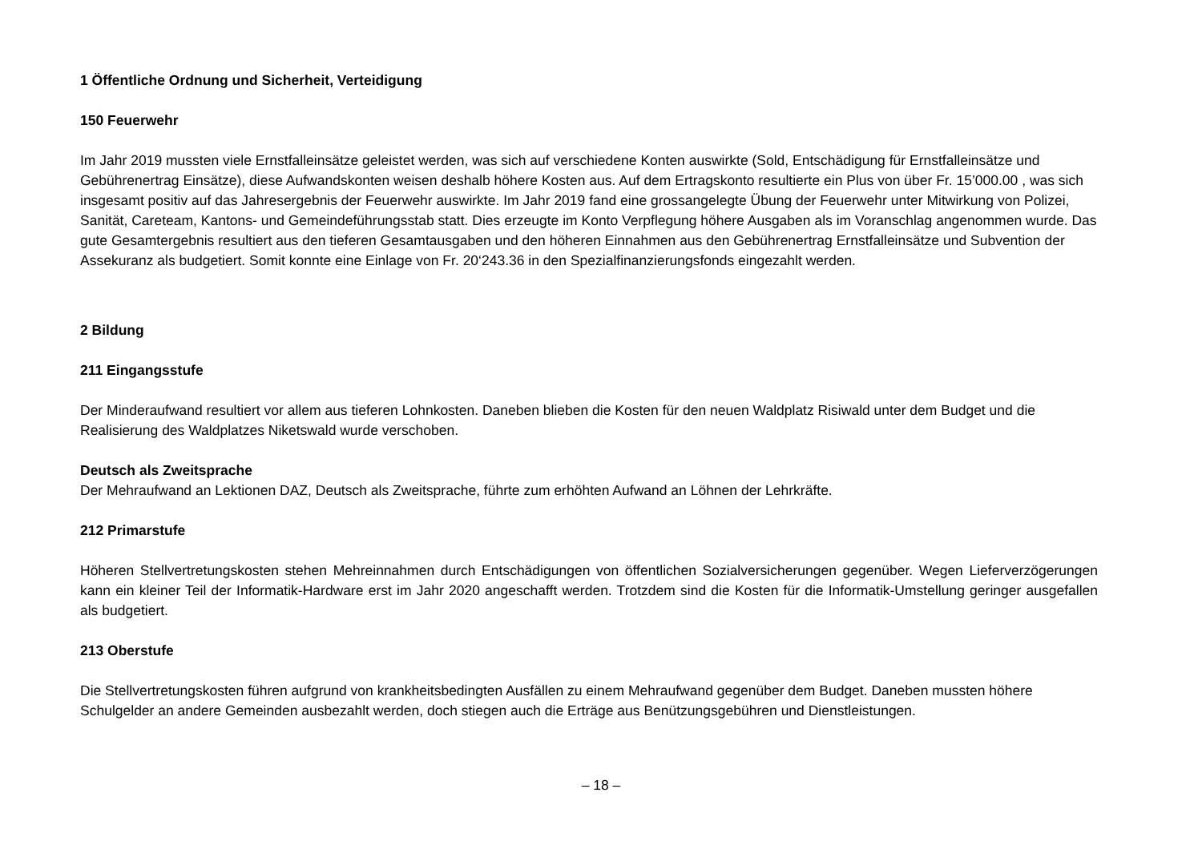1 Öffentliche Ordnung und Sicherheit, Verteidigung
150 Feuerwehr
Im Jahr 2019 mussten viele Ernstfalleinsätze geleistet werden, was sich auf verschiedene Konten auswirkte (Sold, Entschädigung für Ernstfallein­sätze und Gebührenertrag Einsätze), diese Aufwandskonten weisen deshalb höhere Kosten aus. Auf dem Ertragskonto resultierte ein Plus von über Fr. 15’000.00 , was sich insgesamt positiv auf das Jahresergebnis der Feuerwehr auswirkte. Im Jahr 2019 fand eine grossangelegte Übung der Feuerwehr unter Mitwirkung von Polizei, Sanität, Careteam, Kantons- und Gemeindeführungsstab statt. Dies erzeugte im Konto Verpflegung höhere Ausgaben als im Voranschlag angenommen wurde. Das gute Gesamtergebnis resultiert aus den tieferen Gesamtausgaben und den höhe­ren Einnahmen aus den Gebührenertrag Ernstfalleinsätze und Subvention der Assekuranz als budgetiert. Somit konnte eine Einlage von Fr. 20‘243.36 in den Spezialfinanzierungsfonds eingezahlt werden.
2 Bildung
211 Eingangsstufe
Der Minderaufwand resultiert vor allem aus tieferen Lohnkosten. Daneben blieben die Kosten für den neuen Waldplatz Risiwald unter dem Budget und die Realisierung des Waldplatzes Niketswald wurde verschoben.
Deutsch als Zweitsprache
Der Mehraufwand an Lektionen DAZ, Deutsch als Zweitsprache, führte zum erhöhten Aufwand an Löhnen der Lehrkräfte.
212 Primarstufe
Höheren Stellvertretungskosten stehen Mehreinnahmen durch Entschädigungen von öffentlichen Sozialversicherungen gegenüber. Wegen Lie­ferverzögerungen kann ein kleiner Teil der Informatik-Hardware erst im Jahr 2020 angeschafft werden. Trotzdem sind die Kosten für die Informa­tik-Umstellung geringer ausgefallen als budgetiert.
213 Oberstufe
Die Stellvertretungskosten führen aufgrund von krankheitsbedingten Ausfällen zu einem Mehraufwand gegenüber dem Budget. Daneben mussten höhere Schulgelder an andere Gemeinden ausbezahlt werden, doch stiegen auch die Erträge aus Benützungsgebühren und Dienstleistungen.
– 18 –